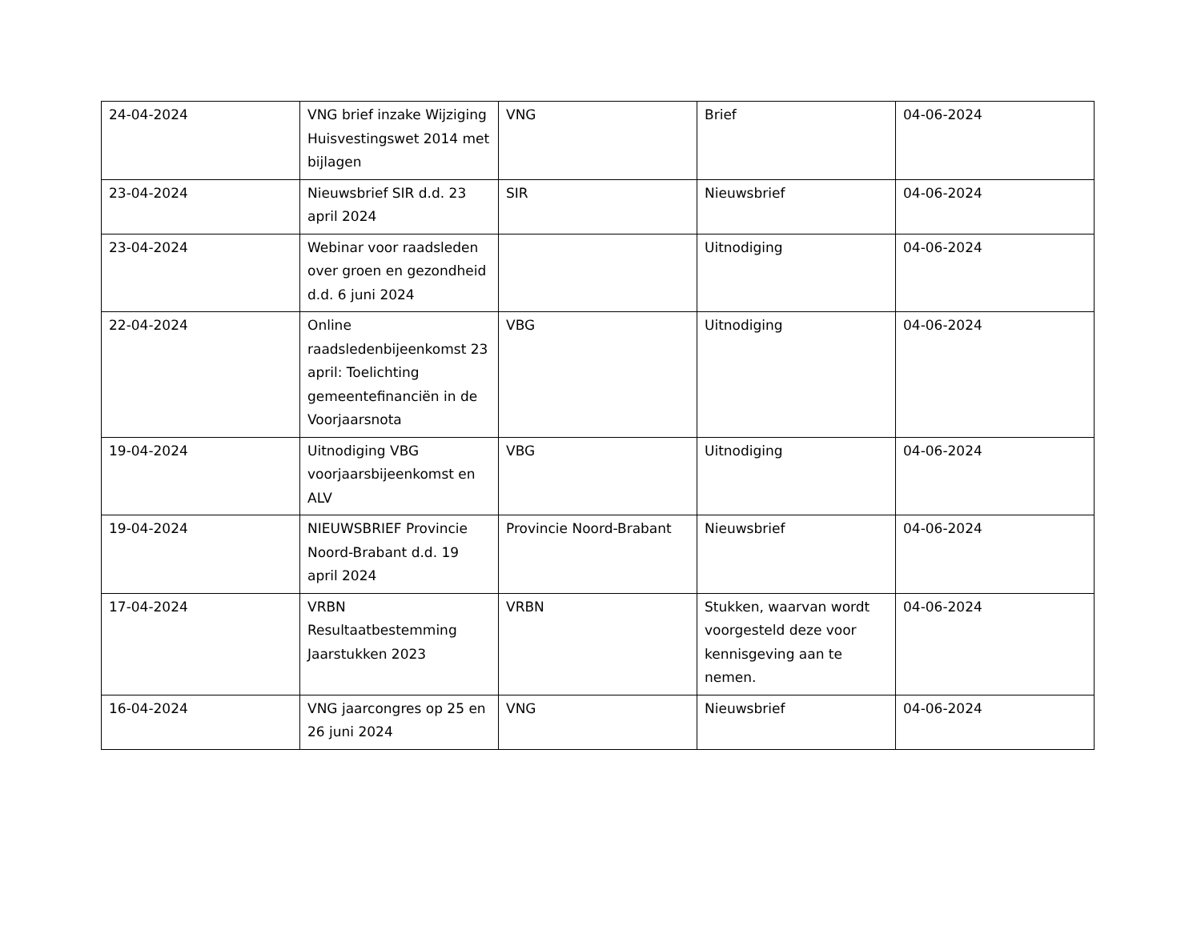| 24-04-2024 | VNG brief inzake Wijziging Huisvestingswet 2014 met bijlagen | VNG | Brief | 04-06-2024 |
| 23-04-2024 | Nieuwsbrief SIR d.d. 23 april 2024 | SIR | Nieuwsbrief | 04-06-2024 |
| 23-04-2024 | Webinar voor raadsleden over groen en gezondheid d.d. 6 juni 2024 | | Uitnodiging | 04-06-2024 |
| 22-04-2024 | Online raadsledenbijeenkomst 23 april: Toelichting gemeentefinanciën in de Voorjaarsnota | VBG | Uitnodiging | 04-06-2024 |
| 19-04-2024 | Uitnodiging VBG voorjaarsbijeenkomst en ALV | VBG | Uitnodiging | 04-06-2024 |
| 19-04-2024 | NIEUWSBRIEF Provincie Noord-Brabant d.d. 19 april 2024 | Provincie Noord-Brabant | Nieuwsbrief | 04-06-2024 |
| 17-04-2024 | VRBN Resultaatbestemming Jaarstukken 2023 | VRBN | Stukken, waarvan wordt voorgesteld deze voor kennisgeving aan te nemen. | 04-06-2024 |
| 16-04-2024 | VNG jaarcongres op 25 en 26 juni 2024 | VNG | Nieuwsbrief | 04-06-2024 |